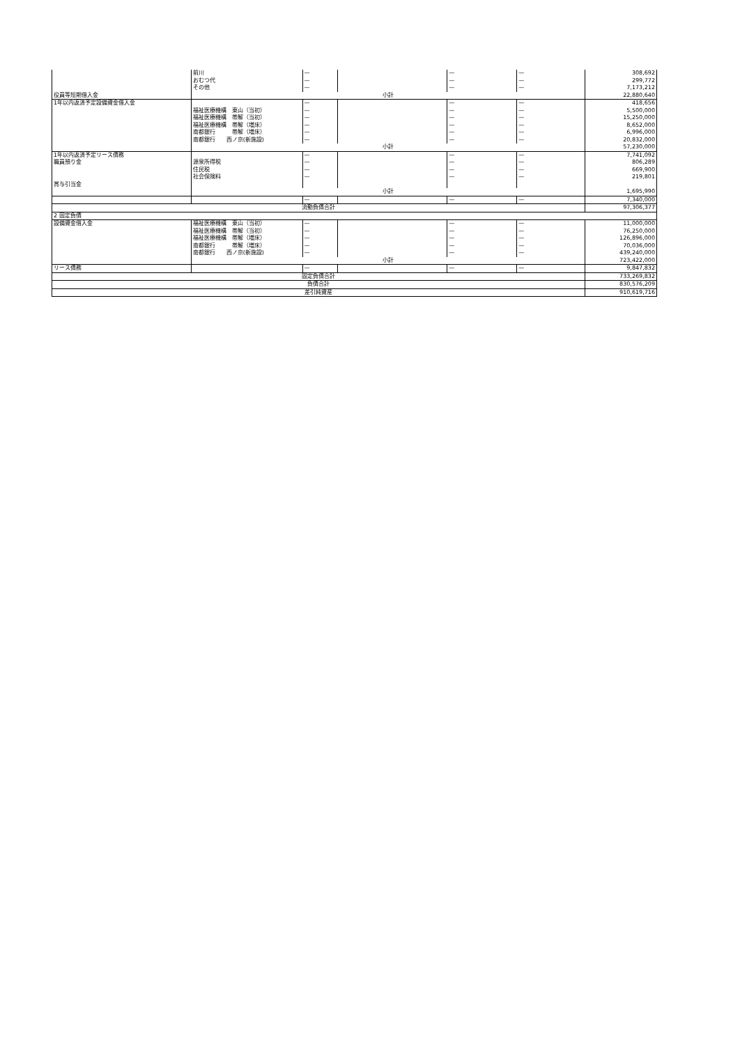| | 前川 おむつ代 その他 | — — — | | — — — | — — — | 308,692 299,772 7,173,212 |
| 役員等短期借入金 | 小計 | | | | | 22,880,640 |
| 1年以内返済予定設備資金借入金 | 福祉医療機構 東山（当初） 福祉医療機構 帯解（当初） 福祉医療機構 帯解（増床） 南都銀行 帯解（増床） 南都銀行 西ノ京(新施設) | — — — — — — | | — — — — — — | — — — — — — | 418,656 5,500,000 15,250,000 8,652,000 6,996,000 20,832,000 |
| | 小計 | | | | | 57,230,000 |
| 1年以内返済予定リース債務 職員預り金 賞与引当金 | 源泉所得税 住民税 社会保険料 | — — — — | | — — — — | — — — — | 7,741,092 806,289 669,900 219,801 |
| | 小計 | | | | | 1,695,990 |
| | | — | | — | — | 7,340,000 |
| 流動負債合計 | | | | | | 97,306,377 |
| 2 固定負債 | | | | | | |
| 設備資金借入金 | 福祉医療機構 東山（当初） 福祉医療機構 帯解（当初） 福祉医療機構 帯解（増床） 南都銀行 帯解（増床） 南都銀行 西ノ京(新施設) | — — — — — | | — — — — — | — — — — — | 11,000,000 76,250,000 126,896,000 70,036,000 439,240,000 |
| | 小計 | | | | | 723,422,000 |
| リース債務 | | — | | — | — | 9,847,832 |
| 固定負債合計 | | | | | | 733,269,832 |
| 負債合計 | | | | | | 830,576,209 |
| 差引純資産 | | | | | | 910,619,716 |